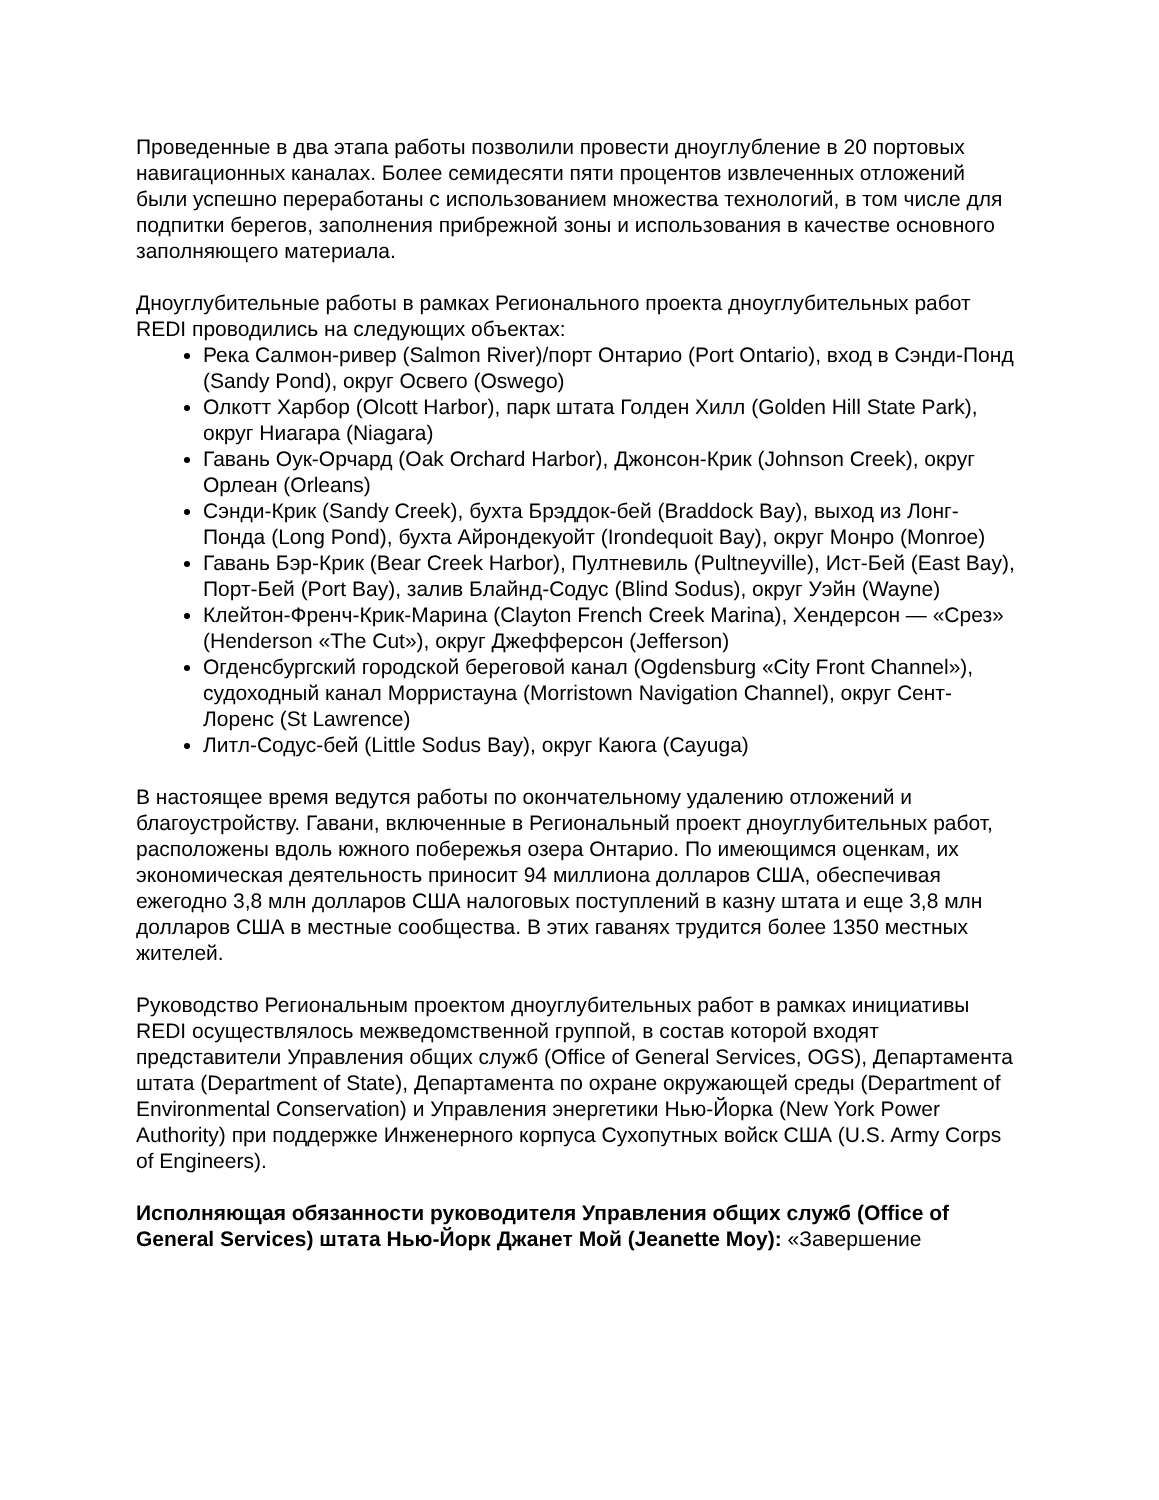Проведенные в два этапа работы позволили провести дноуглубление в 20 портовых навигационных каналах. Более семидесяти пяти процентов извлеченных отложений были успешно переработаны с использованием множества технологий, в том числе для подпитки берегов, заполнения прибрежной зоны и использования в качестве основного заполняющего материала.
Дноуглубительные работы в рамках Регионального проекта дноуглубительных работ REDI проводились на следующих объектах:
Река Салмон-ривер (Salmon River)/порт Онтарио (Port Ontario), вход в Сэнди-Понд (Sandy Pond), округ Освего (Oswego)
Олкотт Харбор (Olcott Harbor), парк штата Голден Хилл (Golden Hill State Park), округ Ниагара (Niagara)
Гавань Оук-Орчард (Oak Orchard Harbor), Джонсон-Крик (Johnson Creek), округ Орлеан (Orleans)
Сэнди-Крик (Sandy Creek), бухта Брэддок-бей (Braddock Bay), выход из Лонг-Понда (Long Pond), бухта Айрондекуойт (Irondequoit Bay), округ Монро (Monroe)
Гавань Бэр-Крик (Bear Creek Harbor), Пултневиль (Pultneyville), Ист-Бей (East Bay), Порт-Бей (Port Bay), залив Блайнд-Содус (Blind Sodus), округ Уэйн (Wayne)
Клейтон-Френч-Крик-Марина (Clayton French Creek Marina), Хендерсон — «Срез» (Henderson «The Cut»), округ Джефферсон (Jefferson)
Огденсбургский городской береговой канал (Ogdensburg «City Front Channel»), судоходный канал Морристауна (Morristown Navigation Channel), округ Сент-Лоренс (St Lawrence)
Литл-Содус-бей (Little Sodus Bay), округ Каюга (Cayuga)
В настоящее время ведутся работы по окончательному удалению отложений и благоустройству. Гавани, включенные в Региональный проект дноуглубительных работ, расположены вдоль южного побережья озера Онтарио. По имеющимся оценкам, их экономическая деятельность приносит 94 миллиона долларов США, обеспечивая ежегодно 3,8 млн долларов США налоговых поступлений в казну штата и еще 3,8 млн долларов США в местные сообщества. В этих гаванях трудится более 1350 местных жителей.
Руководство Региональным проектом дноуглубительных работ в рамках инициативы REDI осуществлялось межведомственной группой, в состав которой входят представители Управления общих служб (Office of General Services, OGS), Департамента штата (Department of State), Департамента по охране окружающей среды (Department of Environmental Conservation) и Управления энергетики Нью-Йорка (New York Power Authority) при поддержке Инженерного корпуса Сухопутных войск США (U.S. Army Corps of Engineers).
Исполняющая обязанности руководителя Управления общих служб (Office of General Services) штата Нью-Йорк Джанет Мой (Jeanette Moy): «Завершение